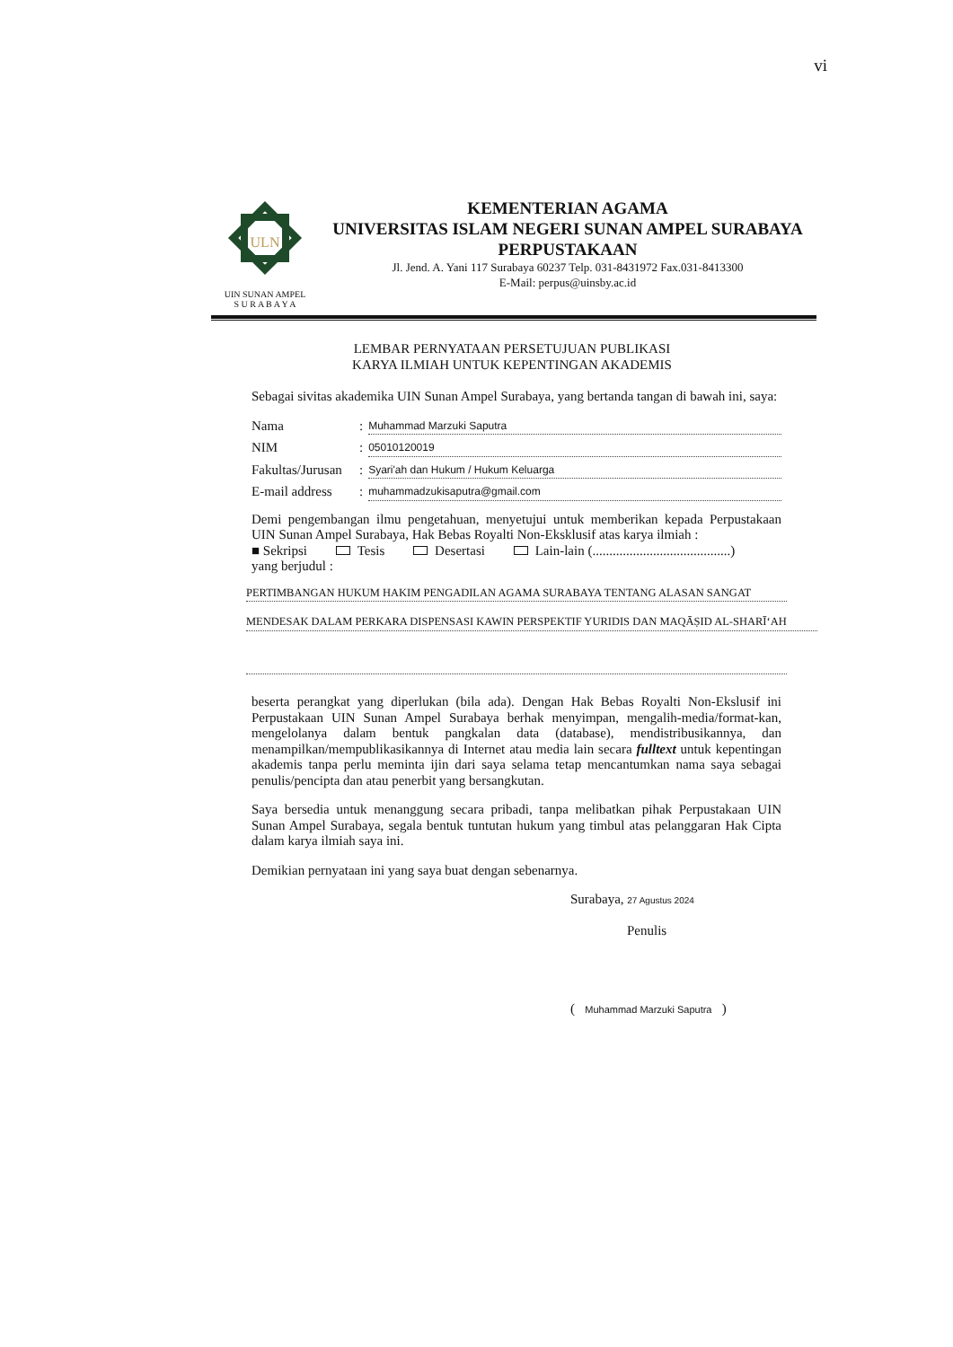vi
ULN
UIN SUNAN AMPEL
S U R A B A Y A
KEMENTERIAN AGAMA
UNIVERSITAS ISLAM NEGERI SUNAN AMPEL SURABAYA
PERPUSTAKAAN
Jl. Jend. A. Yani 117 Surabaya 60237 Telp. 031-8431972 Fax.031-8413300
E-Mail: perpus@uinsby.ac.id
LEMBAR PERNYATAAN PERSETUJUAN PUBLIKASI
KARYA ILMIAH UNTUK KEPENTINGAN AKADEMIS
Sebagai sivitas akademika UIN Sunan Ampel Surabaya, yang bertanda tangan di bawah ini, saya:
Nama: Muhammad Marzuki Saputra
NIM: 05010120019
Fakultas/Jurusan: Syari'ah dan Hukum / Hukum Keluarga
E-mail address: muhammadzukisaputra@gmail.com
Demi pengembangan ilmu pengetahuan, menyetujui untuk memberikan kepada Perpustakaan UIN Sunan Ampel Surabaya, Hak Bebas Royalti Non-Eksklusif atas karya ilmiah :
■ Sekripsi Tesis Desertasi Lain-lain (.........................................)
yang berjudul :
PERTIMBANGAN HUKUM HAKIM PENGADILAN AGAMA SURABAYA TENTANG ALASAN SANGAT
MENDESAK DALAM PERKARA DISPENSASI KAWIN PERSPEKTIF YURIDIS DAN MAQĀṢID AL-SHARĪ‘AH
beserta perangkat yang diperlukan (bila ada). Dengan Hak Bebas Royalti Non-Ekslusif ini Perpustakaan UIN Sunan Ampel Surabaya berhak menyimpan, mengalih-media/format-kan, mengelolanya dalam bentuk pangkalan data (database), mendistribusikannya, dan menampilkan/mempublikasikannya di Internet atau media lain secara fulltext untuk kepentingan akademis tanpa perlu meminta ijin dari saya selama tetap mencantumkan nama saya sebagai penulis/pencipta dan atau penerbit yang bersangkutan.
Saya bersedia untuk menanggung secara pribadi, tanpa melibatkan pihak Perpustakaan UIN Sunan Ampel Surabaya, segala bentuk tuntutan hukum yang timbul atas pelanggaran Hak Cipta dalam karya ilmiah saya ini.
Demikian pernyataan ini yang saya buat dengan sebenarnya.
Surabaya, 27 Agustus 2024
Penulis
( Muhammad Marzuki Saputra )